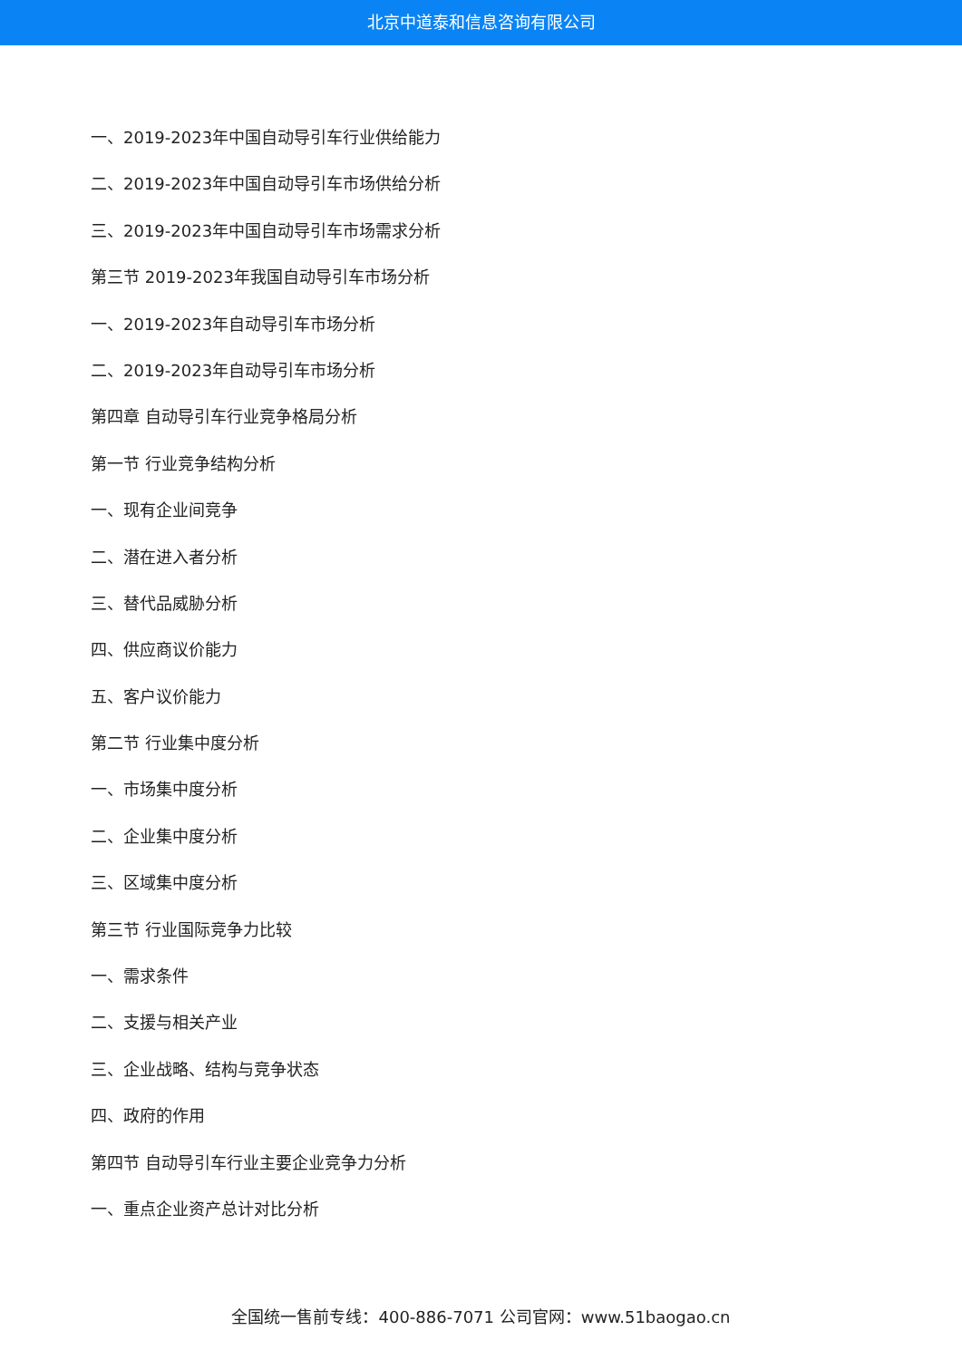北京中道泰和信息咨询有限公司
一、2019-2023年中国自动导引车行业供给能力
二、2019-2023年中国自动导引车市场供给分析
三、2019-2023年中国自动导引车市场需求分析
第三节 2019-2023年我国自动导引车市场分析
一、2019-2023年自动导引车市场分析
二、2019-2023年自动导引车市场分析
第四章 自动导引车行业竞争格局分析
第一节 行业竞争结构分析
一、现有企业间竞争
二、潜在进入者分析
三、替代品威胁分析
四、供应商议价能力
五、客户议价能力
第二节 行业集中度分析
一、市场集中度分析
二、企业集中度分析
三、区域集中度分析
第三节 行业国际竞争力比较
一、需求条件
二、支援与相关产业
三、企业战略、结构与竞争状态
四、政府的作用
第四节 自动导引车行业主要企业竞争力分析
一、重点企业资产总计对比分析
全国统一售前专线：400-886-7071 公司官网：www.51baogao.cn